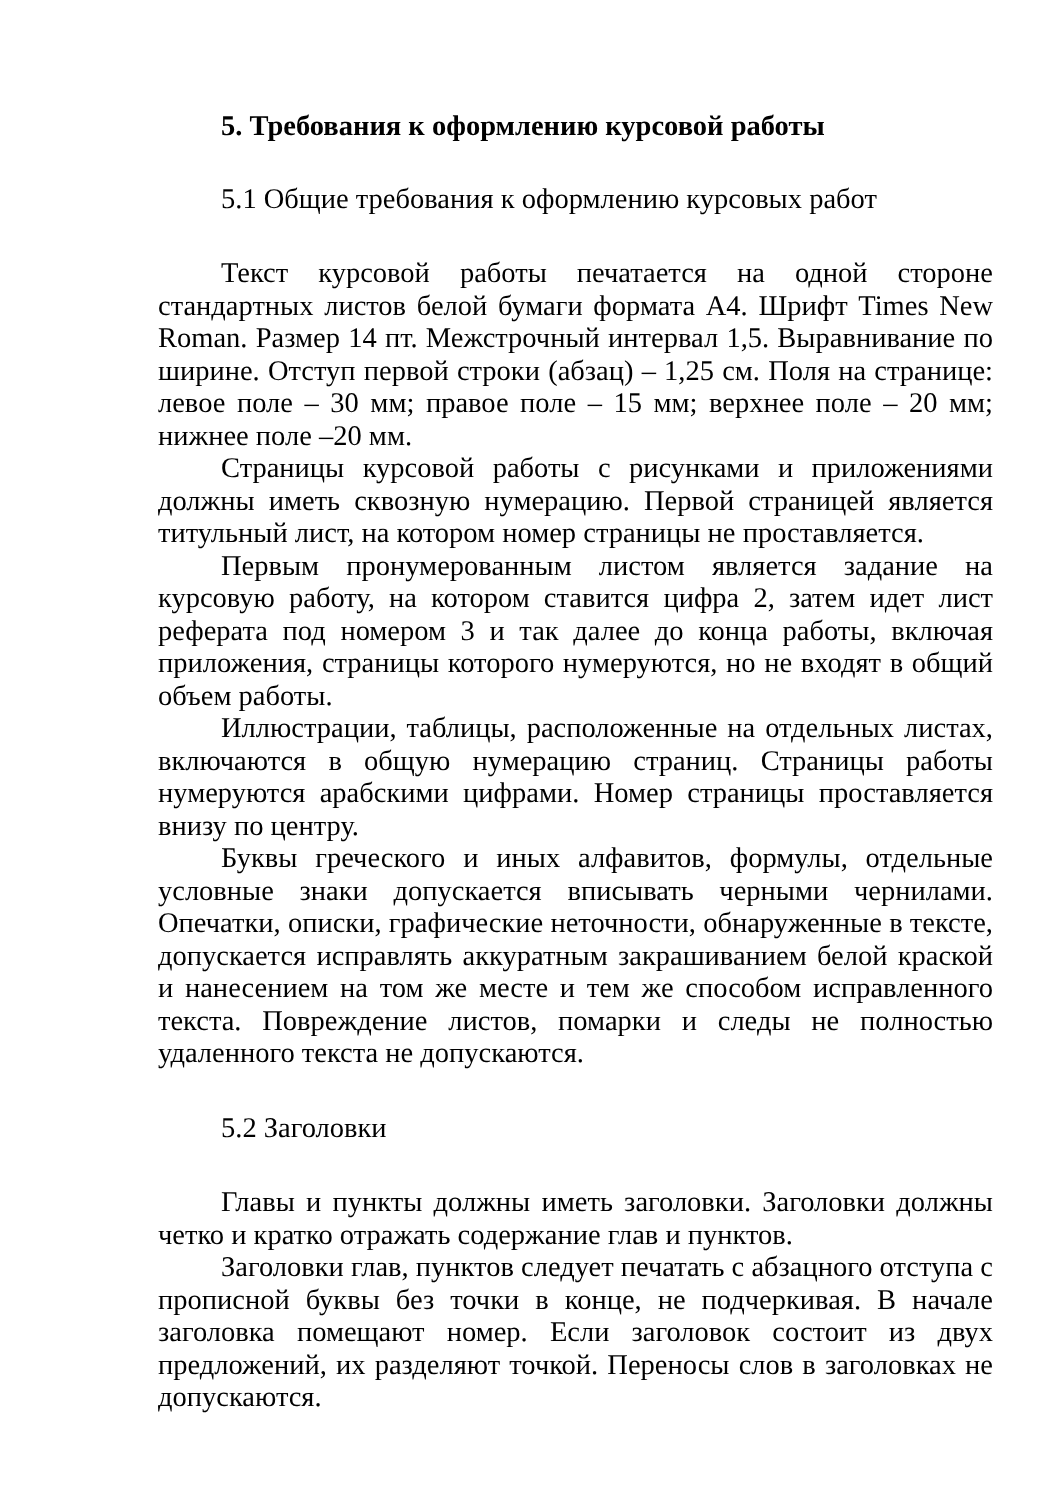5. Требования к оформлению курсовой работы
5.1 Общие требования к оформлению курсовых работ
Текст курсовой работы печатается на одной стороне стандартных листов белой бумаги формата А4. Шрифт Times New Roman. Размер 14 пт. Межстрочный интервал 1,5. Выравнивание по ширине. Отступ первой строки (абзац) – 1,25 см. Поля на странице: левое поле – 30 мм; правое поле – 15 мм; верхнее поле – 20 мм; нижнее поле –20 мм.
Страницы курсовой работы с рисунками и приложениями должны иметь сквозную нумерацию. Первой страницей является титульный лист, на котором номер страницы не проставляется.
Первым пронумерованным листом является задание на курсовую работу, на котором ставится цифра 2, затем идет лист реферата под номером 3 и так далее до конца работы, включая приложения, страницы которого нумеруются, но не входят в общий объем работы.
Иллюстрации, таблицы, расположенные на отдельных листах, включаются в общую нумерацию страниц. Страницы работы нумеруются арабскими цифрами. Номер страницы проставляется внизу по центру.
Буквы греческого и иных алфавитов, формулы, отдельные условные знаки допускается вписывать черными чернилами. Опечатки, описки, графические неточности, обнаруженные в тексте, допускается исправлять аккуратным закрашиванием белой краской и нанесением на том же месте и тем же способом исправленного текста. Повреждение листов, помарки и следы не полностью удаленного текста не допускаются.
5.2 Заголовки
Главы и пункты должны иметь заголовки. Заголовки должны четко и кратко отражать содержание глав и пунктов.
Заголовки глав, пунктов следует печатать с абзацного отступа с прописной буквы без точки в конце, не подчеркивая. В начале заголовка помещают номер. Если заголовок состоит из двух предложений, их разделяют точкой. Переносы слов в заголовках не допускаются.